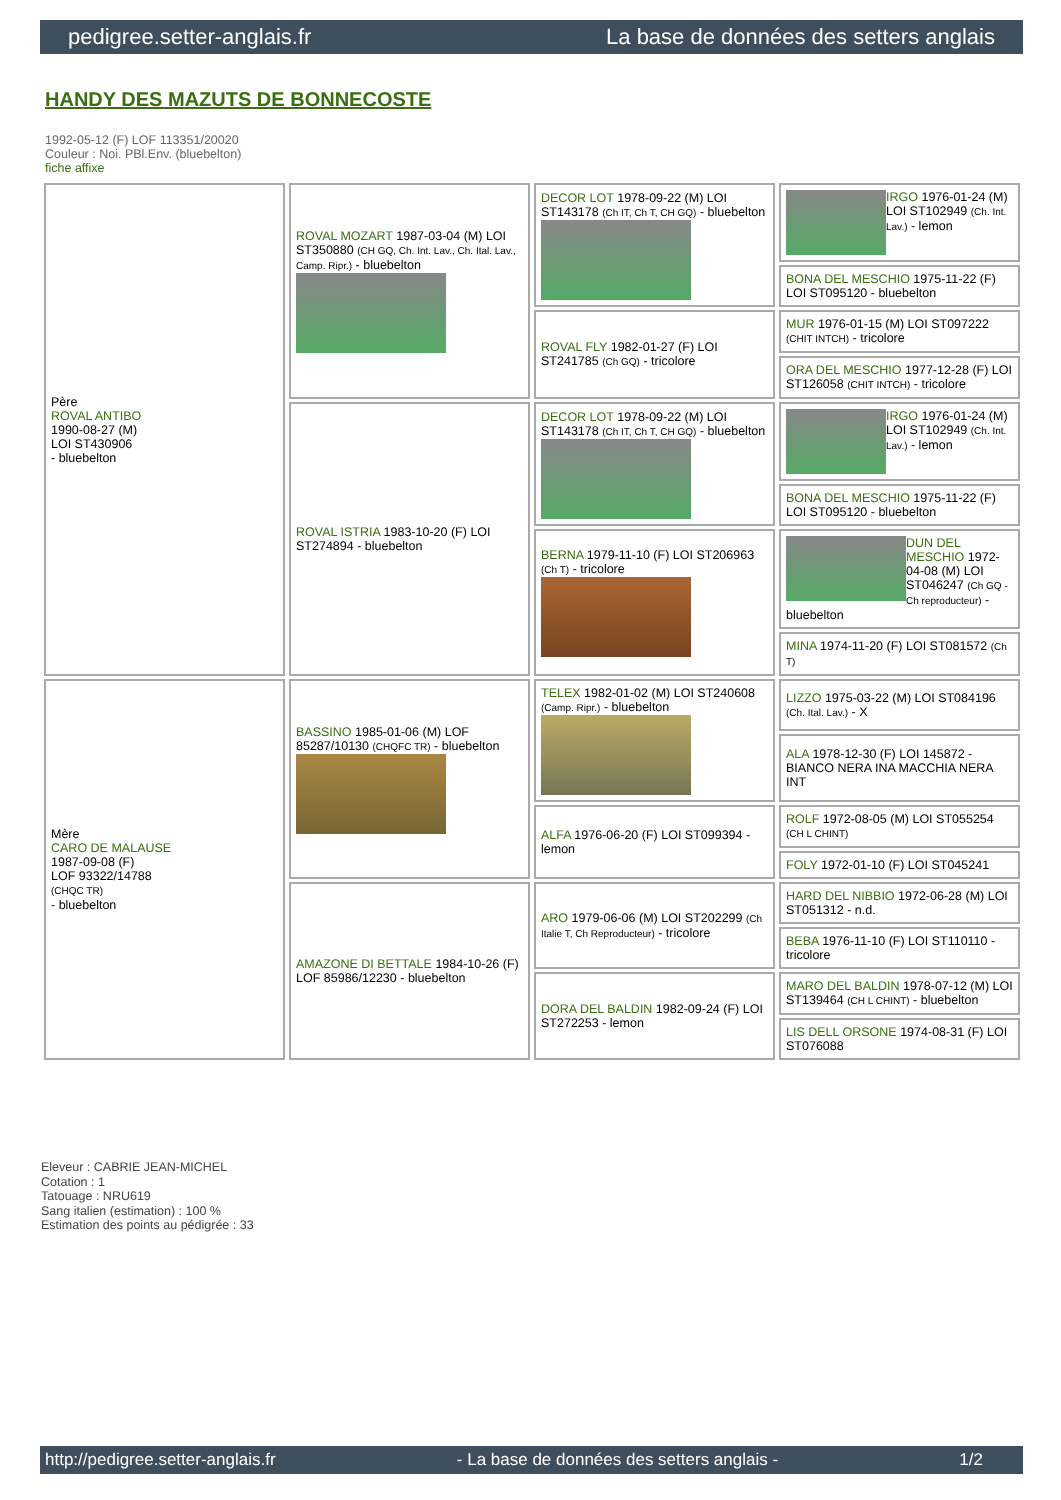pedigree.setter-anglais.fr La base de données des setters anglais
HANDY DES MAZUTS DE BONNECOSTE
1992-05-12 (F) LOF 113351/20020
Couleur : Noi. PBl.Env. (bluebelton)
fiche affixe
| Père ROVAL ANTIBO 1990-08-27 (M) LOI ST430906 - bluebelton | ROVAL MOZART 1987-03-04 (M) LOI ST350880 (CH GQ, Ch. Int. Lav., Ch. Ital. Lav., Camp. Ripr.) - bluebelton | DECOR LOT 1978-09-22 (M) LOI ST143178 (Ch IT, Ch T, CH GQ) - bluebelton | IRGO 1976-01-24 (M) LOI ST102949 (Ch. Int. Lav.) - lemon |
| | | | BONA DEL MESCHIO 1975-11-22 (F) LOI ST095120 - bluebelton |
| | | ROVAL FLY 1982-01-27 (F) LOI ST241785 (Ch GQ) - tricolore | MUR 1976-01-15 (M) LOI ST097222 (CHIT INTCH) - tricolore |
| | | | ORA DEL MESCHIO 1977-12-28 (F) LOI ST126058 (CHIT INTCH) - tricolore |
| | ROVAL ISTRIA 1983-10-20 (F) LOI ST274894 - bluebelton | DECOR LOT 1978-09-22 (M) LOI ST143178 (Ch IT, Ch T, CH GQ) - bluebelton | IRGO 1976-01-24 (M) LOI ST102949 (Ch. Int. Lav.) - lemon |
| | | | BONA DEL MESCHIO 1975-11-22 (F) LOI ST095120 - bluebelton |
| | | BERNA 1979-11-10 (F) LOI ST206963 (Ch T) - tricolore | DUN DEL MESCHIO 1972-04-08 (M) LOI ST046247 (Ch GQ - Ch reproducteur) - bluebelton |
| | | | MINA 1974-11-20 (F) LOI ST081572 (Ch T) |
| Mère CARO DE MALAUSE 1987-09-08 (F) LOF 93322/14788 (CHQC TR) - bluebelton | BASSINO 1985-01-06 (M) LOF 85287/10130 (CHQFC TR) - bluebelton | TELEX 1982-01-02 (M) LOI ST240608 (Camp. Ripr.) - bluebelton | LIZZO 1975-03-22 (M) LOI ST084196 (Ch. Ital. Lav.) - X |
| | | | ALA 1978-12-30 (F) LOI 145872 - BIANCO NERA INA MACCHIA NERA INT |
| | | ALFA 1976-06-20 (F) LOI ST099394 - lemon | ROLF 1972-08-05 (M) LOI ST055254 (CH L CHINT) |
| | | | FOLY 1972-01-10 (F) LOI ST045241 |
| | AMAZONE DI BETTALE 1984-10-26 (F) LOF 85986/12230 - bluebelton | ARO 1979-06-06 (M) LOI ST202299 (Ch Italie T, Ch Reproducteur) - tricolore | HARD DEL NIBBIO 1972-06-28 (M) LOI ST051312 - n.d. |
| | | | BEBA 1976-11-10 (F) LOI ST110110 - tricolore |
| | | DORA DEL BALDIN 1982-09-24 (F) LOI ST272253 - lemon | MARO DEL BALDIN 1978-07-12 (M) LOI ST139464 (CH L CHINT) - bluebelton |
| | | | LIS DELL ORSONE 1974-08-31 (F) LOI ST076088 |
Eleveur : CABRIE JEAN-MICHEL
Cotation : 1
Tatouage : NRU619
Sang italien (estimation) : 100 %
Estimation des points au pédigrée : 33
http://pedigree.setter-anglais.fr - La base de données des setters anglais - 1/2